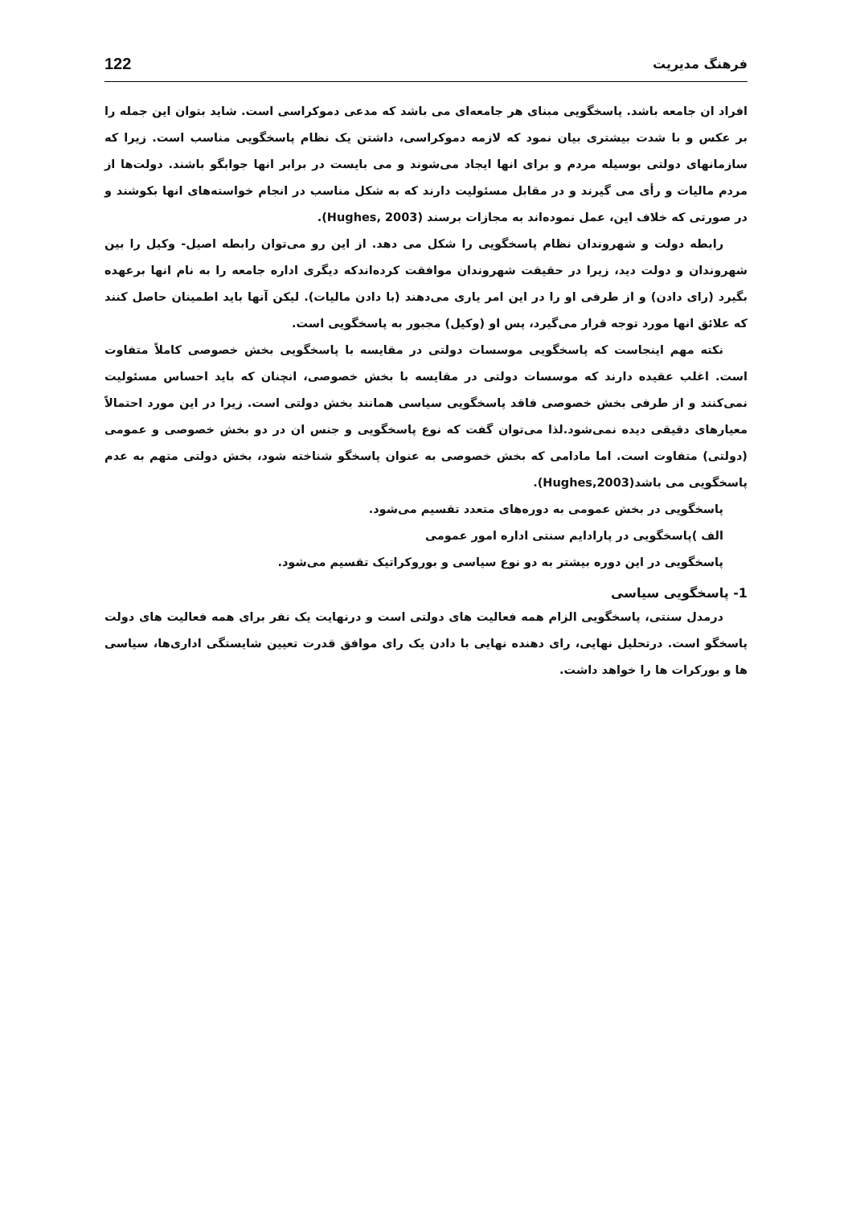فرهنگ مدیریت 122
افراد ان جامعه باشد. پاسخگویی مبنای هر جامعه‌ای می باشد که مدعی دموکراسی است. شاید بتوان این جمله را بر عکس و با شدت بیشتری بیان نمود که لازمه دموکراسی، داشتن یک نظام پاسخگویی مناسب است. زیرا که سازمانهای دولتی بوسیله مردم و برای انها ایجاد می‌شوند و می بایست در برابر انها جوابگو باشند. دولت‌ها از مردم مالیات و رأی می گیرند و در مقابل مسئولیت دارند که به شکل مناسب در انجام خواسته‌های انها بکوشند و در صورتی که خلاف این، عمل نموده‌اند به مجازات برسند (Hughes, 2003).
رابطه دولت و شهروندان نظام پاسخگویی را شکل می دهد. از این رو می‌توان رابطه اصیل- وکیل را بین شهروندان و دولت دید، زیرا در حقیقت شهروندان موافقت کرده‌اندکه دیگری اداره جامعه را به نام انها برعهده بگیرد (رای دادن) و از طرفی او را در این امر یاری می‌دهند (با دادن مالیات). لیکن آنها باید اطمینان حاصل کنند که علائق انها مورد توجه قرار می‌گیرد، پس او (وکیل) مجبور به پاسخگویی است.
نکته مهم اینجاست که پاسخگویی موسسات دولتی در مقایسه با پاسخگویی بخش خصوصی کاملاً متفاوت است. اغلب عقیده دارند که موسسات دولتی در مقایسه با بخش خصوصی، انچنان که باید احساس مسئولیت نمی‌کنند و از طرفی بخش خصوصی فاقد پاسخگویی سیاسی همانند بخش دولتی است. زیرا در این مورد احتمالاً معیارهای دقیقی دیده نمی‌شود.لذا می‌توان گفت که نوع پاسخگویی و جنس ان در دو بخش خصوصی و عمومی (دولتی) متفاوت است. اما مادامی که بخش خصوصی به عنوان پاسخگو شناخته شود، بخش دولتی متهم به عدم پاسخگویی می باشد(Hughes,2003).
پاسخگویی در بخش عمومی به دوره‌های متعدد تقسیم می‌شود.
الف )پاسخگویی در پارادایم سنتی اداره امور عمومی
پاسخگویی در این دوره بیشتر به دو نوع سیاسی و بوروکراتیک تقسیم می‌شود.
1- پاسخگویی سیاسی
درمدل سنتی، پاسخگویی الزام همه فعالیت های دولتی است و درنهایت یک نفر برای همه فعالیت های دولت پاسخگو است. درتحلیل نهایی، رای دهنده نهایی با دادن یک رای موافق قدرت تعیین شایستگی اداری‌ها، سیاسی ها و بورکرات ها را خواهد داشت.